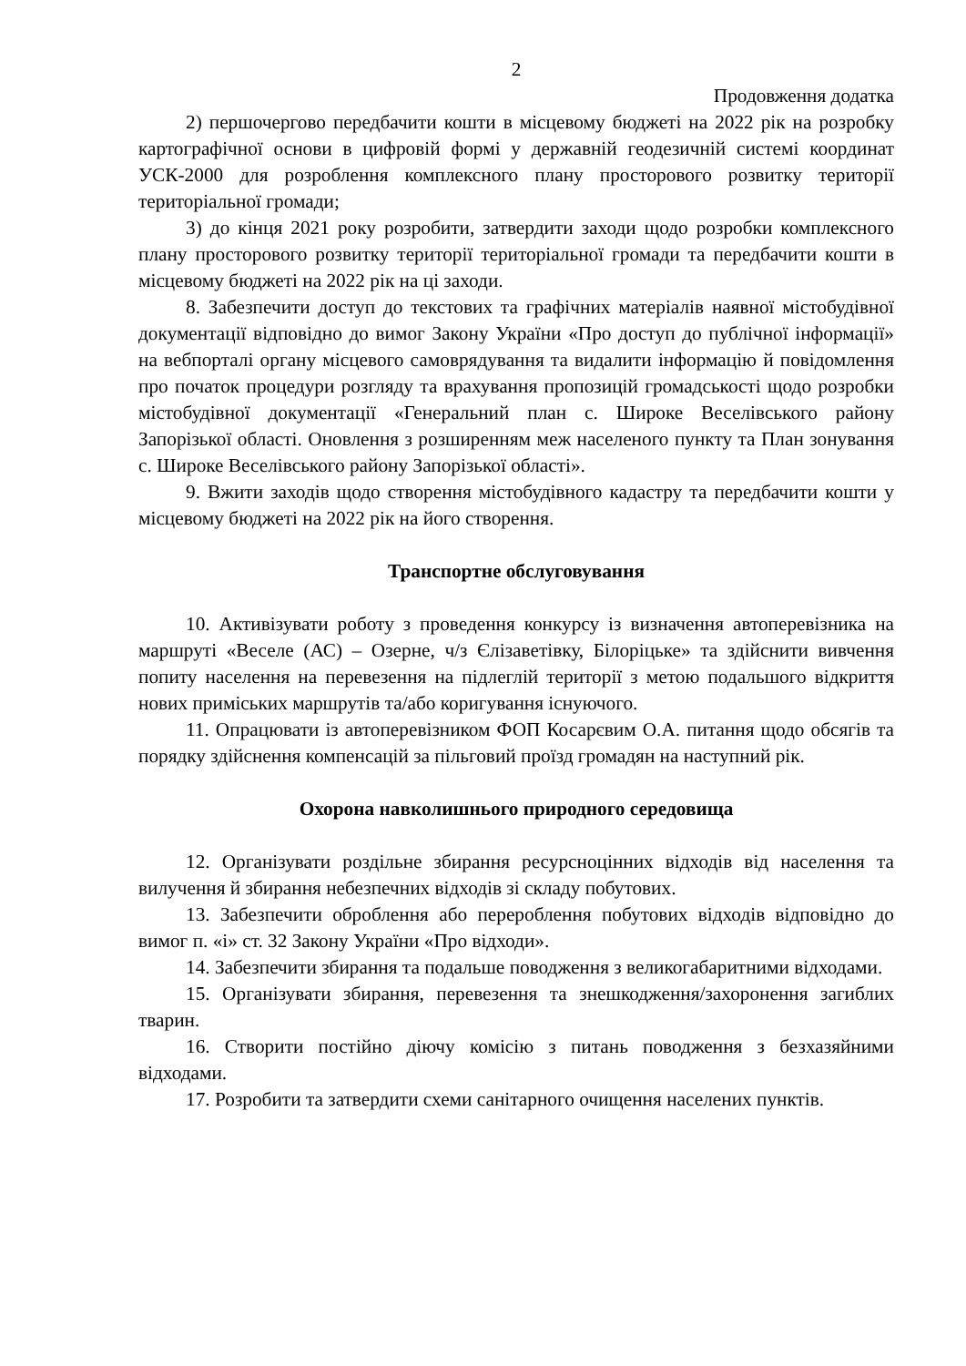2
Продовження додатка
2) першочергово передбачити кошти в місцевому бюджеті на 2022 рік на розробку картографічної основи в цифровій формі у державній геодезичній системі координат УСК-2000 для розроблення комплексного плану просторового розвитку території територіальної громади;
3) до кінця 2021 року розробити, затвердити заходи щодо розробки комплексного плану просторового розвитку території територіальної громади та передбачити кошти в місцевому бюджеті на 2022 рік на ці заходи.
8. Забезпечити доступ до текстових та графічних матеріалів наявної містобудівної документації відповідно до вимог Закону України «Про доступ до публічної інформації» на вебпорталі органу місцевого самоврядування та видалити інформацію й повідомлення про початок процедури розгляду та врахування пропозицій громадськості щодо розробки містобудівної документації «Генеральний план с. Широке Веселівського району Запорізької області. Оновлення з розширенням меж населеного пункту та План зонування с. Широке Веселівського району Запорізької області».
9. Вжити заходів щодо створення містобудівного кадастру та передбачити кошти у місцевому бюджеті на 2022 рік на його створення.
Транспортне обслуговування
10. Активізувати роботу з проведення конкурсу із визначення автоперевізника на маршруті «Веселе (АС) – Озерне, ч/з Єлізаветівку, Білоріцьке» та здійснити вивчення попиту населення на перевезення на підлеглій території з метою подальшого відкриття нових приміських маршрутів та/або коригування існуючого.
11. Опрацювати із автоперевізником ФОП Косарєвим О.А. питання щодо обсягів та порядку здійснення компенсацій за пільговий проїзд громадян на наступний рік.
Охорона навколишнього природного середовища
12. Організувати роздільне збирання ресурсноцінних відходів від населення та вилучення й збирання небезпечних відходів зі складу побутових.
13. Забезпечити оброблення або перероблення побутових відходів відповідно до вимог п. «і» ст. 32 Закону України «Про відходи».
14. Забезпечити збирання та подальше поводження з великогабаритними відходами.
15. Організувати збирання, перевезення та знешкодження/захоронення загиблих тварин.
16. Створити постійно діючу комісію з питань поводження з безхазяйними відходами.
17. Розробити та затвердити схеми санітарного очищення населених пунктів.